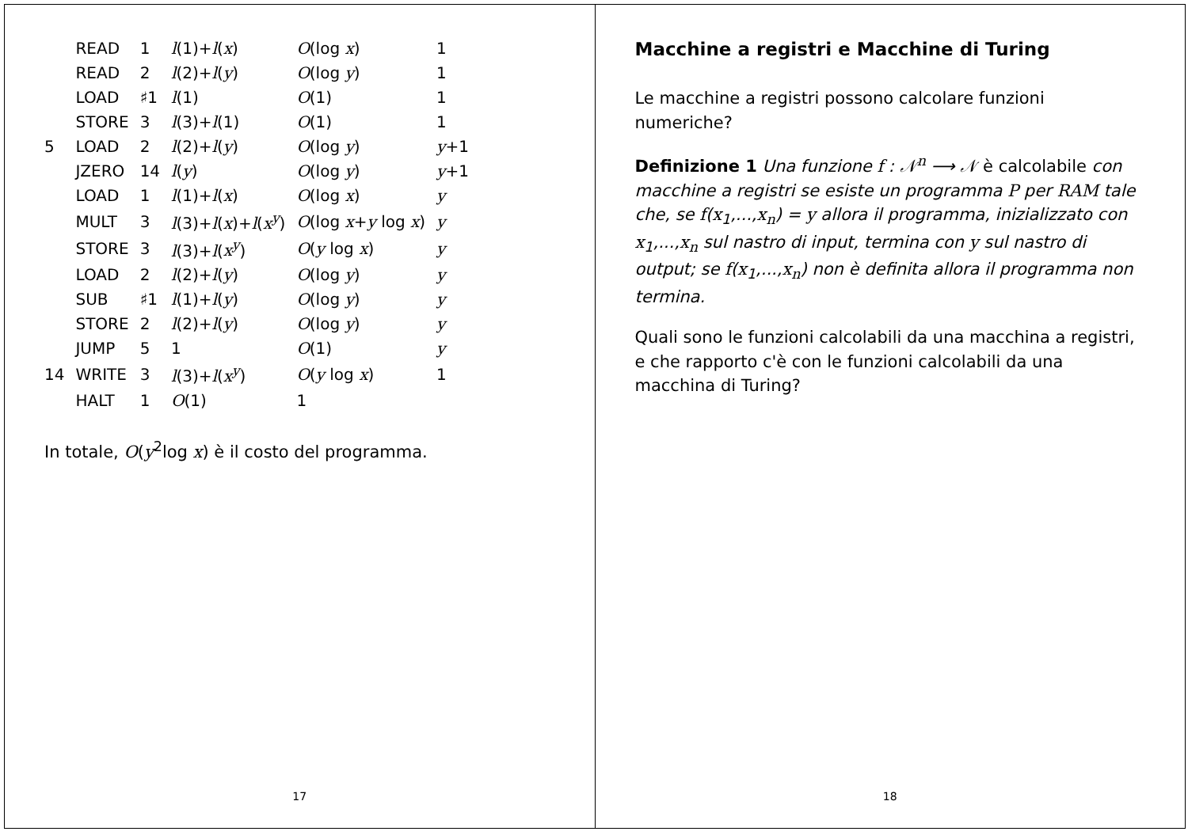| | READ | 1 | l (1)+ l ( x ) | O (log x ) | 1 |
| | READ | 2 | l (2)+ l ( y ) | O (log y ) | 1 |
| | LOAD | ♯1 | l (1) | O (1) | 1 |
| | STORE | 3 | l (3)+ l (1) | O (1) | 1 |
| 5 | LOAD | 2 | l (2)+ l ( y ) | O (log y ) | y +1 |
| | JZERO | 14 | l ( y ) | O (log y ) | y +1 |
| | LOAD | 1 | l (1)+ l ( x ) | O (log x ) | y |
| | MULT | 3 | l (3)+ l ( x )+ l ( x<sup>y</sup> ) | O (log x + y log x ) | y |
| | STORE | 3 | l (3)+ l ( x<sup>y</sup> ) | O ( y log x ) | y |
| | LOAD | 2 | l (2)+ l ( y ) | O (log y ) | y |
| | SUB | ♯1 | l (1)+ l ( y ) | O (log y ) | y |
| | STORE | 2 | l (2)+ l ( y ) | O (log y ) | y |
| | JUMP | 5 | 1 | O (1) | y |
| 14 | WRITE | 3 | l (3)+ l ( x<sup>y</sup> ) | O ( y log x ) | 1 |
| | HALT | 1 | O (1) | 1 | |
In totale, O(y<sup>2</sup>log x) è il costo del programma.
17
Macchine a registri e Macchine di Turing
Le macchine a registri possono calcolare funzioni numeriche?
Definizione 1 Una funzione f : 𝒩<sup>n</sup> ⟶ 𝒩 è calcolabile con macchine a registri se esiste un programma P per RAM tale che, se f(x<sub>1</sub>,...,x<sub>n</sub>) = y allora il programma, inizializzato con x<sub>1</sub>,...,x<sub>n</sub> sul nastro di input, termina con y sul nastro di output; se f(x<sub>1</sub>,...,x<sub>n</sub>) non è definita allora il programma non termina.
Quali sono le funzioni calcolabili da una macchina a registri, e che rapporto c'è con le funzioni calcolabili da una macchina di Turing?
18